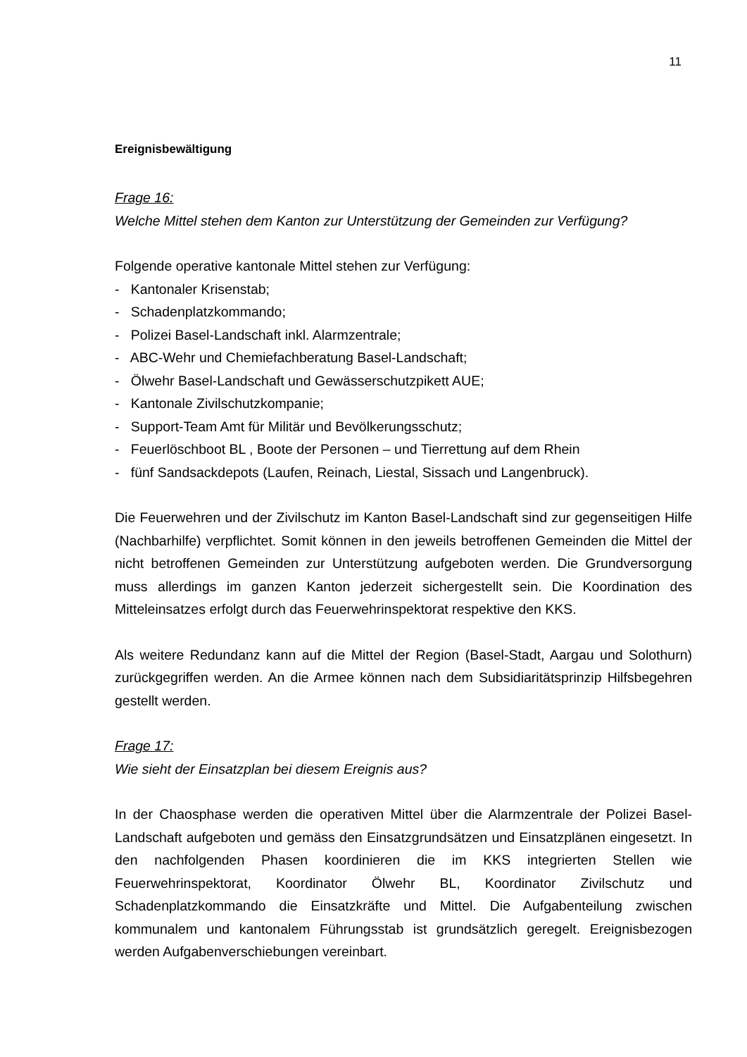11
Ereignisbewältigung
Frage 16:
Welche Mittel stehen dem Kanton zur Unterstützung der Gemeinden zur Verfügung?
Folgende operative kantonale Mittel stehen zur Verfügung:
- Kantonaler Krisenstab;
- Schadenplatzkommando;
- Polizei Basel-Landschaft inkl. Alarmzentrale;
- ABC-Wehr und Chemiefachberatung Basel-Landschaft;
- Ölwehr Basel-Landschaft und Gewässerschutzpikett AUE;
- Kantonale Zivilschutzkompanie;
- Support-Team Amt für Militär und Bevölkerungsschutz;
- Feuerlöschboot BL , Boote der Personen – und Tierrettung auf dem Rhein
- fünf Sandsackdepots (Laufen, Reinach, Liestal, Sissach und Langenbruck).
Die Feuerwehren und der Zivilschutz im Kanton Basel-Landschaft sind zur gegenseitigen Hilfe (Nachbarhilfe) verpflichtet. Somit können in den jeweils betroffenen Gemeinden die Mittel der nicht betroffenen Gemeinden zur Unterstützung aufgeboten werden. Die Grundversorgung muss allerdings im ganzen Kanton jederzeit sichergestellt sein. Die Koordination des Mitteleinsatzes erfolgt durch das Feuerwehrinspektorat respektive den KKS.
Als weitere Redundanz kann auf die Mittel der Region (Basel-Stadt, Aargau und Solothurn) zurückgegriffen werden. An die Armee können nach dem Subsidiaritätsprinzip Hilfsbegehren gestellt werden.
Frage 17:
Wie sieht der Einsatzplan bei diesem Ereignis aus?
In der Chaosphase werden die operativen Mittel über die Alarmzentrale der Polizei Basel-Landschaft aufgeboten und gemäss den Einsatzgrundsätzen und Einsatzplänen eingesetzt. In den nachfolgenden Phasen koordinieren die im KKS integrierten Stellen wie Feuerwehrinspektorat, Koordinator Ölwehr BL, Koordinator Zivilschutz und Schadenplatzkommando die Einsatzkräfte und Mittel. Die Aufgabenteilung zwischen kommunalem und kantonalem Führungsstab ist grundsätzlich geregelt. Ereignisbezogen werden Aufgabenverschiebungen vereinbart.